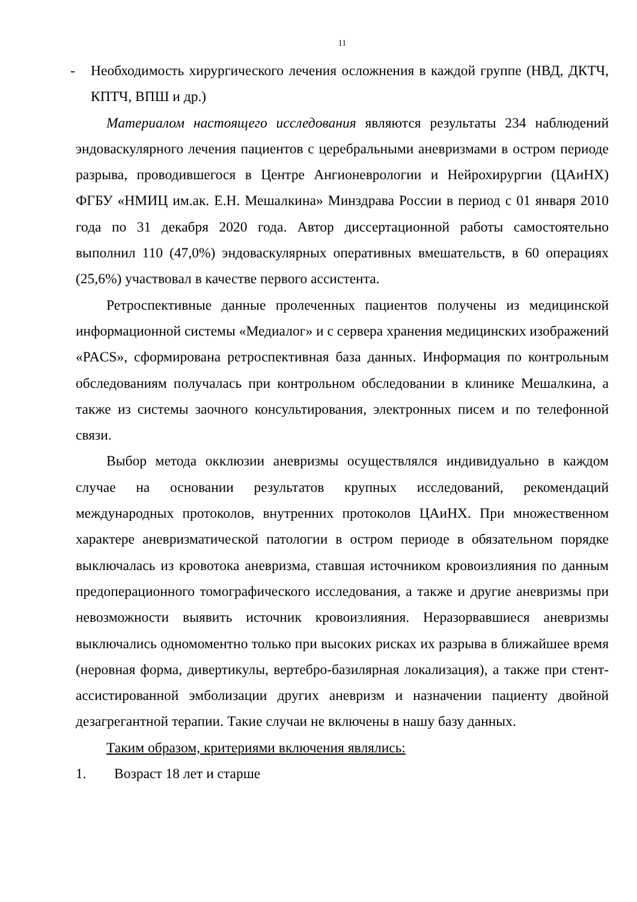11
- Необходимость хирургического лечения осложнения в каждой группе (НВД, ДКТЧ, КПТЧ, ВПШ и др.)
Материалом настоящего исследования являются результаты 234 наблюдений эндоваскулярного лечения пациентов с церебральными аневризмами в остром периоде разрыва, проводившегося в Центре Ангионеврологии и Нейрохирургии (ЦАиНХ) ФГБУ «НМИЦ им.ак. Е.Н. Мешалкина» Минздрава России в период с 01 января 2010 года по 31 декабря 2020 года. Автор диссертационной работы самостоятельно выполнил 110 (47,0%) эндоваскулярных оперативных вмешательств, в 60 операциях (25,6%) участвовал в качестве первого ассистента.
Ретроспективные данные пролеченных пациентов получены из медицинской информационной системы «Медиалог» и с сервера хранения медицинских изображений «PACS», сформирована ретроспективная база данных. Информация по контрольным обследованиям получалась при контрольном обследовании в клинике Мешалкина, а также из системы заочного консультирования, электронных писем и по телефонной связи.
Выбор метода окклюзии аневризмы осуществлялся индивидуально в каждом случае на основании результатов крупных исследований, рекомендаций международных протоколов, внутренних протоколов ЦАиНХ. При множественном характере аневризматической патологии в остром периоде в обязательном порядке выключалась из кровотока аневризма, ставшая источником кровоизлияния по данным предоперационного томографического исследования, а также и другие аневризмы при невозможности выявить источник кровоизлияния. Неразорвавшиеся аневризмы выключались одномоментно только при высоких рисках их разрыва в ближайшее время (неровная форма, дивертикулы, вертебро-базилярная локализация), а также при стент-ассистированной эмболизации других аневризм и назначении пациенту двойной дезагрегантной терапии. Такие случаи не включены в нашу базу данных.
Таким образом, критериями включения являлись:
1. Возраст 18 лет и старше